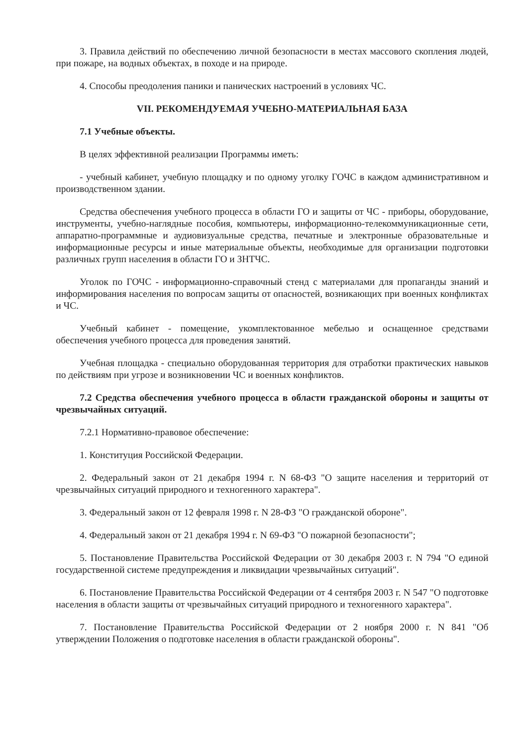3. Правила действий по обеспечению личной безопасности в местах массового скопления людей, при пожаре, на водных объектах, в походе и на природе.
4. Способы преодоления паники и панических настроений в условиях ЧС.
VII. РЕКОМЕНДУЕМАЯ УЧЕБНО-МАТЕРИАЛЬНАЯ БАЗА
7.1 Учебные объекты.
В целях эффективной реализации Программы иметь:
- учебный кабинет, учебную площадку и по одному уголку ГОЧС в каждом административном и производственном здании.
Средства обеспечения учебного процесса в области ГО и защиты от ЧС - приборы, оборудование, инструменты, учебно-наглядные пособия, компьютеры, информационно-телекоммуникационные сети, аппаратно-программные и аудиовизуальные средства, печатные и электронные образовательные и информационные ресурсы и иные материальные объекты, необходимые для организации подготовки различных групп населения в области ГО и ЗНТЧС.
Уголок по ГОЧС - информационно-справочный стенд с материалами для пропаганды знаний и информирования населения по вопросам защиты от опасностей, возникающих при военных конфликтах и ЧС.
Учебный кабинет - помещение, укомплектованное мебелью и оснащенное средствами обеспечения учебного процесса для проведения занятий.
Учебная площадка - специально оборудованная территория для отработки практических навыков по действиям при угрозе и возникновении ЧС и военных конфликтов.
7.2 Средства обеспечения учебного процесса в области гражданской обороны и защиты от чрезвычайных ситуаций.
7.2.1 Нормативно-правовое обеспечение:
1. Конституция Российской Федерации.
2. Федеральный закон от 21 декабря 1994 г. N 68-ФЗ "О защите населения и территорий от чрезвычайных ситуаций природного и техногенного характера".
3. Федеральный закон от 12 февраля 1998 г. N 28-ФЗ "О гражданской обороне".
4. Федеральный закон от 21 декабря 1994 г. N 69-ФЗ "О пожарной безопасности";
5. Постановление Правительства Российской Федерации от 30 декабря 2003 г. N 794 "О единой государственной системе предупреждения и ликвидации чрезвычайных ситуаций".
6. Постановление Правительства Российской Федерации от 4 сентября 2003 г. N 547 "О подготовке населения в области защиты от чрезвычайных ситуаций природного и техногенного характера".
7. Постановление Правительства Российской Федерации от 2 ноября 2000 г. N 841 "Об утверждении Положения о подготовке населения в области гражданской обороны".